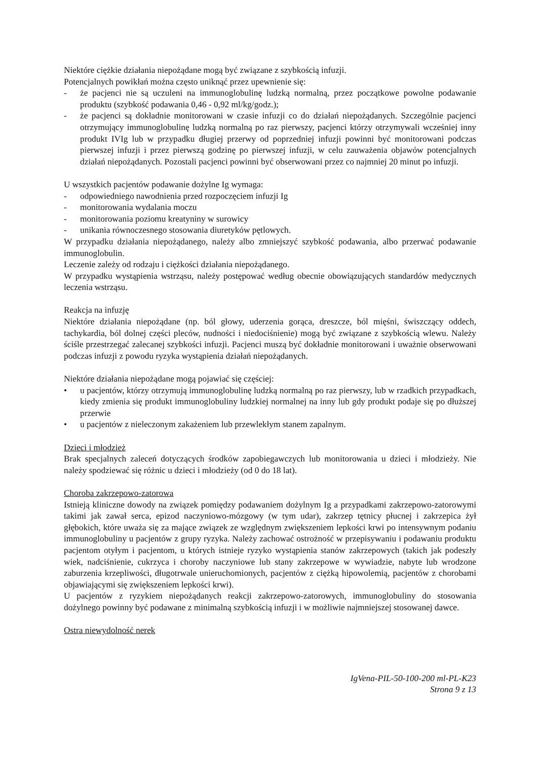Niektóre ciężkie działania niepożądane mogą być związane z szybkością infuzji.
Potencjalnych powikłań można często uniknąć przez upewnienie się:
- że pacjenci nie są uczuleni na immunoglobulinę ludzką normalną, przez początkowe powolne podawanie produktu (szybkość podawania 0,46 - 0,92 ml/kg/godz.);
- że pacjenci są dokładnie monitorowani w czasie infuzji co do działań niepożądanych. Szczególnie pacjenci otrzymujący immunoglobulinę ludzką normalną po raz pierwszy, pacjenci którzy otrzymywali wcześniej inny produkt IVIg lub w przypadku długiej przerwy od poprzedniej infuzji powinni być monitorowani podczas pierwszej infuzji i przez pierwszą godzinę po pierwszej infuzji, w celu zauważenia objawów potencjalnych działań niepożądanych. Pozostali pacjenci powinni być obserwowani przez co najmniej 20 minut po infuzji.
U wszystkich pacjentów podawanie dożylne Ig wymaga:
- odpowiedniego nawodnienia przed rozpoczęciem infuzji Ig
- monitorowania wydalania moczu
- monitorowania poziomu kreatyniny w surowicy
- unikania równoczesnego stosowania diuretyków pętlowych.
W przypadku działania niepożądanego, należy albo zmniejszyć szybkość podawania, albo przerwać podawanie immunoglobulin.
Leczenie zależy od rodzaju i ciężkości działania niepożądanego.
W przypadku wystąpienia wstrząsu, należy postępować według obecnie obowiązujących standardów medycznych leczenia wstrząsu.
Reakcja na infuzję
Niektóre działania niepożądane (np. ból głowy, uderzenia gorąca, dreszcze, ból mięśni, świszczący oddech, tachykardia, ból dolnej części pleców, nudności i niedociśnienie) mogą być związane z szybkością wlewu. Należy ściśle przestrzegać zalecanej szybkości infuzji. Pacjenci muszą być dokładnie monitorowani i uważnie obserwowani podczas infuzji z powodu ryzyka wystąpienia działań niepożądanych.
Niektóre działania niepożądane mogą pojawiać się częściej:
• u pacjentów, którzy otrzymują immunoglobulinę ludzką normalną po raz pierwszy, lub w rzadkich przypadkach, kiedy zmienia się produkt immunoglobuliny ludzkiej normalnej na inny lub gdy produkt podaje się po dłuższej przerwie
• u pacjentów z nieleczonym zakażeniem lub przewlekłym stanem zapalnym.
Dzieci i młodzież
Brak specjalnych zaleceń dotyczących środków zapobiegawczych lub monitorowania u dzieci i młodzieży. Nie należy spodziewać się różnic u dzieci i młodzieży (od 0 do 18 lat).
Choroba zakrzepowo-zatorowa
Istnieją kliniczne dowody na związek pomiędzy podawaniem dożylnym Ig a przypadkami zakrzepowo-zatorowymi takimi jak zawał serca, epizod naczyniowo-mózgowy (w tym udar), zakrzep tętnicy płucnej i zakrzepica żył głębokich, które uważa się za mające związek ze względnym zwiększeniem lepkości krwi po intensywnym podaniu immunoglobuliny u pacjentów z grupy ryzyka. Należy zachować ostrożność w przepisywaniu i podawaniu produktu pacjentom otyłym i pacjentom, u których istnieje ryzyko wystąpienia stanów zakrzepowych (takich jak podeszły wiek, nadciśnienie, cukrzyca i choroby naczyniowe lub stany zakrzepowe w wywiadzie, nabyte lub wrodzone zaburzenia krzepliwości, długotrwale unieruchomionych, pacjentów z ciężką hipowolemią, pacjentów z chorobami objawiającymi się zwiększeniem lepkości krwi).
U pacjentów z ryzykiem niepożądanych reakcji zakrzepowo-zatorowych, immunoglobuliny do stosowania dożylnego powinny być podawane z minimalną szybkością infuzji i w możliwie najmniejszej stosowanej dawce.
Ostra niewydolność nerek
IgVena-PIL-50-100-200 ml-PL-K23
Strona 9 z 13